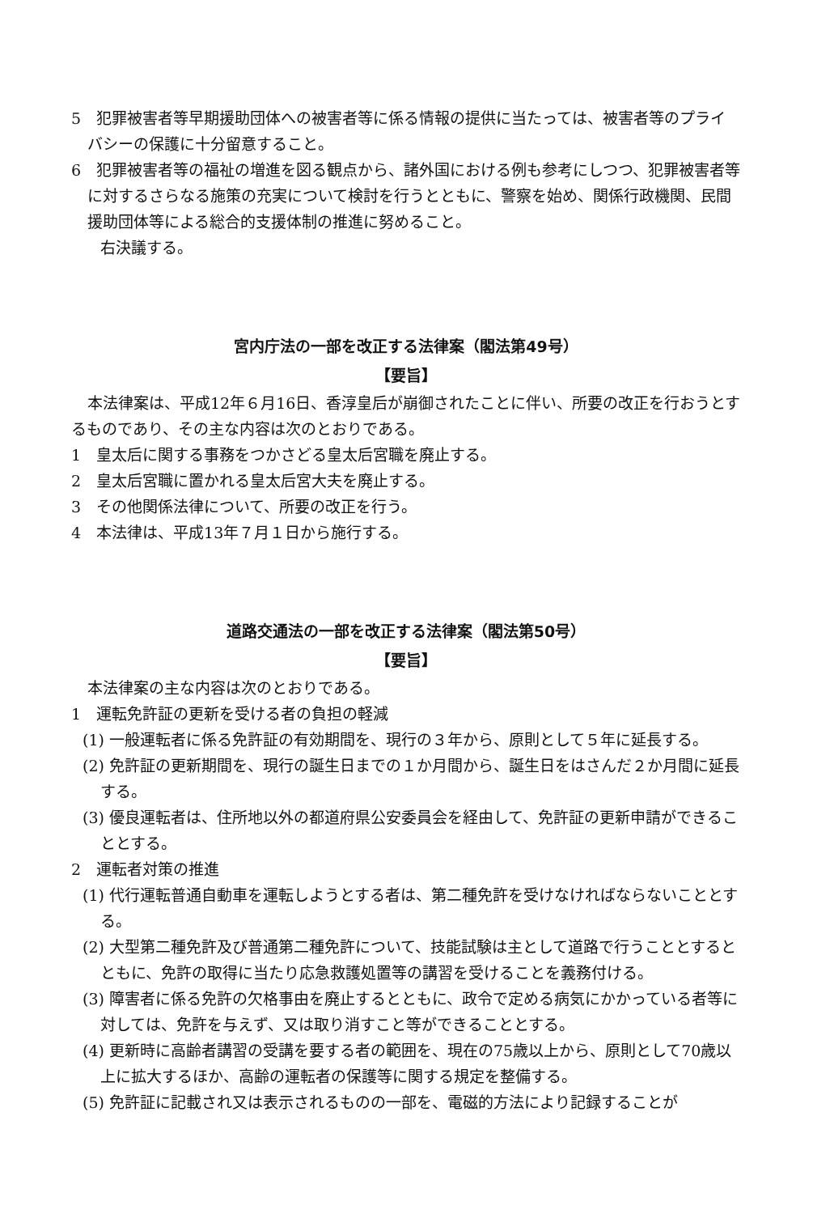5　犯罪被害者等早期援助団体への被害者等に係る情報の提供に当たっては、被害者等のプライバシーの保護に十分留意すること。
6　犯罪被害者等の福祉の増進を図る観点から、諸外国における例も参考にしつつ、犯罪被害者等に対するさらなる施策の充実について検討を行うとともに、警察を始め、関係行政機関、民間援助団体等による総合的支援体制の推進に努めること。
右決議する。
宮内庁法の一部を改正する法律案（閣法第49号）
【要旨】
本法律案は、平成12年６月16日、香淳皇后が崩御されたことに伴い、所要の改正を行おうとするものであり、その主な内容は次のとおりである。
1　皇太后に関する事務をつかさどる皇太后宮職を廃止する。
2　皇太后宮職に置かれる皇太后宮大夫を廃止する。
3　その他関係法律について、所要の改正を行う。
4　本法律は、平成13年７月１日から施行する。
道路交通法の一部を改正する法律案（閣法第50号）
【要旨】
本法律案の主な内容は次のとおりである。
1　運転免許証の更新を受ける者の負担の軽減
(1) 一般運転者に係る免許証の有効期間を、現行の３年から、原則として５年に延長する。
(2) 免許証の更新期間を、現行の誕生日までの１か月間から、誕生日をはさんだ２か月間に延長する。
(3) 優良運転者は、住所地以外の都道府県公安委員会を経由して、免許証の更新申請ができることとする。
2　運転者対策の推進
(1) 代行運転普通自動車を運転しようとする者は、第二種免許を受けなければならないこととする。
(2) 大型第二種免許及び普通第二種免許について、技能試験は主として道路で行うこととするとともに、免許の取得に当たり応急救護処置等の講習を受けることを義務付ける。
(3) 障害者に係る免許の欠格事由を廃止するとともに、政令で定める病気にかかっている者等に対しては、免許を与えず、又は取り消すこと等ができることとする。
(4) 更新時に高齢者講習の受講を要する者の範囲を、現在の75歳以上から、原則として70歳以上に拡大するほか、高齢の運転者の保護等に関する規定を整備する。
(5) 免許証に記載され又は表示されるものの一部を、電磁的方法により記録することが